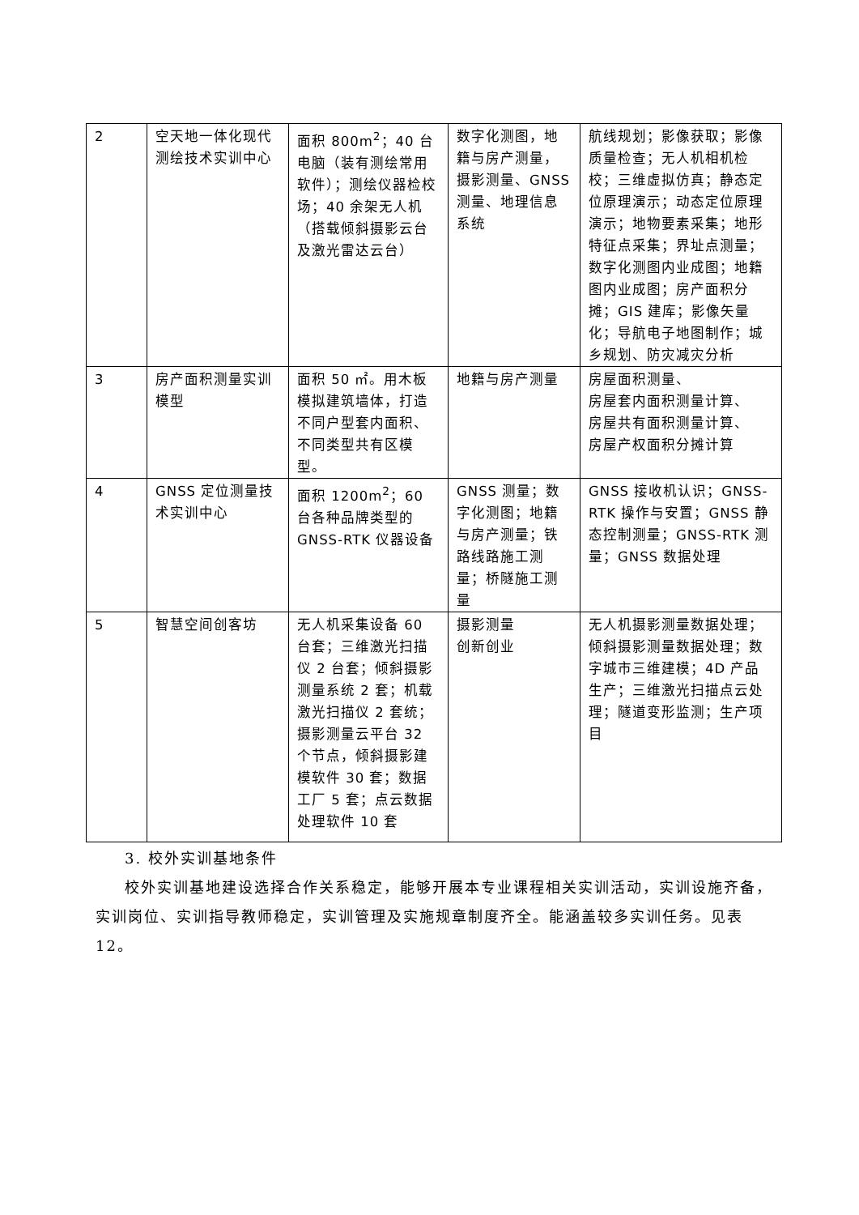| 2 | 空天地一体化现代测绘技术实训中心 | 面积 800m<sup>2</sup>；40 台电脑（装有测绘常用软件）；测绘仪器检校场；40 余架无人机（搭载倾斜摄影云台及激光雷达云台） | 数字化测图，地籍与房产测量，摄影测量、GNSS 测量、地理信息系统 | 航线规划；影像获取；影像质量检查；无人机相机检校；三维虚拟仿真；静态定位原理演示；动态定位原理演示；地物要素采集；地形特征点采集；界址点测量；数字化测图内业成图；地籍图内业成图；房产面积分摊；GIS 建库；影像矢量化；导航电子地图制作；城乡规划、防灾减灾分析 |
| 3 | 房产面积测量实训模型 | 面积 50 ㎡。用木板模拟建筑墙体，打造不同户型套内面积、不同类型共有区模型。 | 地籍与房产测量 | 房屋面积测量、 房屋套内面积测量计算、 房屋共有面积测量计算、 房屋产权面积分摊计算 |
| 4 | GNSS 定位测量技术实训中心 | 面积 1200m<sup>2</sup>；60 台各种品牌类型的 GNSS-RTK 仪器设备 | GNSS 测量；数字化测图；地籍与房产测量；铁路线路施工测量；桥隧施工测量 | GNSS 接收机认识；GNSS-RTK 操作与安置；GNSS 静态控制测量；GNSS-RTK 测量；GNSS 数据处理 |
| 5 | 智慧空间创客坊 | 无人机采集设备 60 台套；三维激光扫描仪 2 台套；倾斜摄影测量系统 2 套；机载激光扫描仪 2 套统；摄影测量云平台 32 个节点，倾斜摄影建模软件 30 套；数据工厂 5 套；点云数据处理软件 10 套 | 摄影测量 创新创业 | 无人机摄影测量数据处理；倾斜摄影测量数据处理；数字城市三维建模；4D 产品生产；三维激光扫描点云处理；隧道变形监测；生产项目 |
3. 校外实训基地条件
校外实训基地建设选择合作关系稳定，能够开展本专业课程相关实训活动，实训设施齐备，实训岗位、实训指导教师稳定，实训管理及实施规章制度齐全。能涵盖较多实训任务。见表 12。